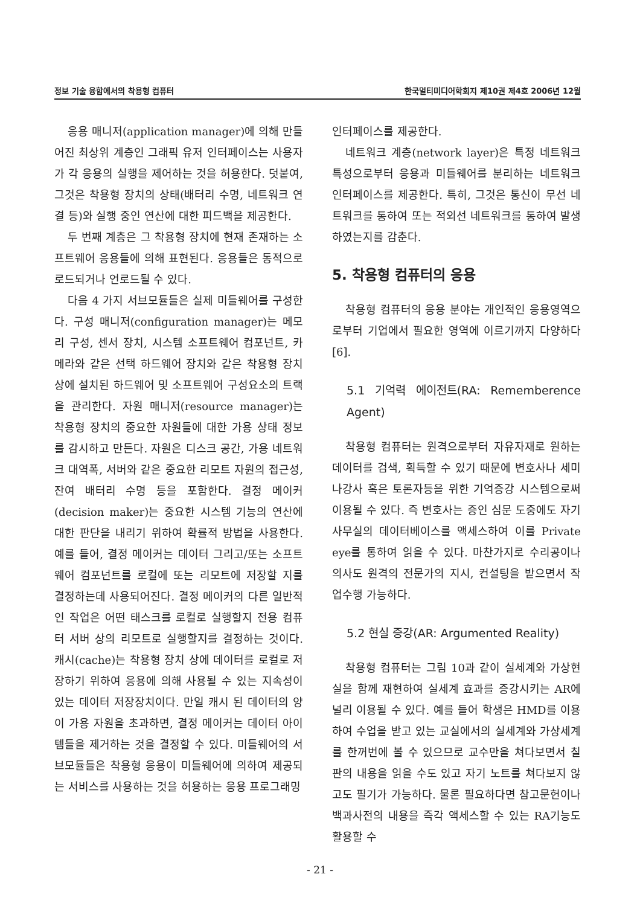정보 기술 융합에서의 착용형 컴퓨터 한국멀티미디어학회지 제10권 제4호 2006년 12월
응용 매니저(application manager)에 의해 만들어진 최상위 계층인 그래픽 유저 인터페이스는 사용자가 각 응용의 실행을 제어하는 것을 허용한다. 덧붙여, 그것은 착용형 장치의 상태(배터리 수명, 네트워크 연결 등)와 실행 중인 연산에 대한 피드백을 제공한다.
두 번째 계층은 그 착용형 장치에 현재 존재하는 소프트웨어 응용들에 의해 표현된다. 응용들은 동적으로 로드되거나 언로드될 수 있다.
다음 4 가지 서브모듈들은 실제 미들웨어를 구성한다. 구성 매니저(configuration manager)는 메모리 구성, 센서 장치, 시스템 소프트웨어 컴포넌트, 카메라와 같은 선택 하드웨어 장치와 같은 착용형 장치 상에 설치된 하드웨어 및 소프트웨어 구성요소의 트랙을 관리한다. 자원 매니저(resource manager)는 착용형 장치의 중요한 자원들에 대한 가용 상태 정보를 감시하고 만든다. 자원은 디스크 공간, 가용 네트워크 대역폭, 서버와 같은 중요한 리모트 자원의 접근성, 잔여 배터리 수명 등을 포함한다. 결정 메이커(decision maker)는 중요한 시스템 기능의 연산에 대한 판단을 내리기 위하여 확률적 방법을 사용한다. 예를 들어, 결정 메이커는 데이터 그리고/또는 소프트웨어 컴포넌트를 로컬에 또는 리모트에 저장할 지를 결정하는데 사용되어진다. 결정 메이커의 다른 일반적인 작업은 어떤 태스크를 로컬로 실행할지 전용 컴퓨터 서버 상의 리모트로 실행할지를 결정하는 것이다. 캐시(cache)는 착용형 장치 상에 데이터를 로컬로 저장하기 위하여 응용에 의해 사용될 수 있는 지속성이 있는 데이터 저장장치이다. 만일 캐시 된 데이터의 양이 가용 자원을 초과하면, 결정 메이커는 데이터 아이템들을 제거하는 것을 결정할 수 있다. 미들웨어의 서브모듈들은 착용형 응용이 미들웨어에 의하여 제공되는 서비스를 사용하는 것을 허용하는 응용 프로그래밍
인터페이스를 제공한다.
네트워크 계층(network layer)은 특정 네트워크 특성으로부터 응용과 미들웨어를 분리하는 네트워크 인터페이스를 제공한다. 특히, 그것은 통신이 무선 네트워크를 통하여 또는 적외선 네트워크를 통하여 발생하였는지를 감춘다.
5. 착용형 컴퓨터의 응용
착용형 컴퓨터의 응용 분야는 개인적인 응용영역으로부터 기업에서 필요한 영역에 이르기까지 다양하다[6].
5.1 기억력 에이전트(RA: Rememberence Agent)
착용형 컴퓨터는 원격으로부터 자유자재로 원하는 데이터를 검색, 획득할 수 있기 때문에 변호사나 세미나강사 혹은 토론자등을 위한 기억증강 시스템으로써 이용될 수 있다. 즉 변호사는 증인 심문 도중에도 자기사무실의 데이터베이스를 액세스하여 이를 Private eye를 통하여 읽을 수 있다. 마찬가지로 수리공이나 의사도 원격의 전문가의 지시, 컨설팅을 받으면서 작업수행 가능하다.
5.2 현실 증강(AR: Argumented Reality)
착용형 컴퓨터는 그림 10과 같이 실세계와 가상현실을 함께 재현하여 실세계 효과를 증강시키는 AR에 널리 이용될 수 있다. 예를 들어 학생은 HMD를 이용하여 수업을 받고 있는 교실에서의 실세계와 가상세계를 한꺼번에 볼 수 있으므로 교수만을 쳐다보면서 칠판의 내용을 읽을 수도 있고 자기 노트를 쳐다보지 않고도 필기가 가능하다. 물론 필요하다면 참고문헌이나 백과사전의 내용을 즉각 액세스할 수 있는 RA기능도 활용할 수
- 21 -